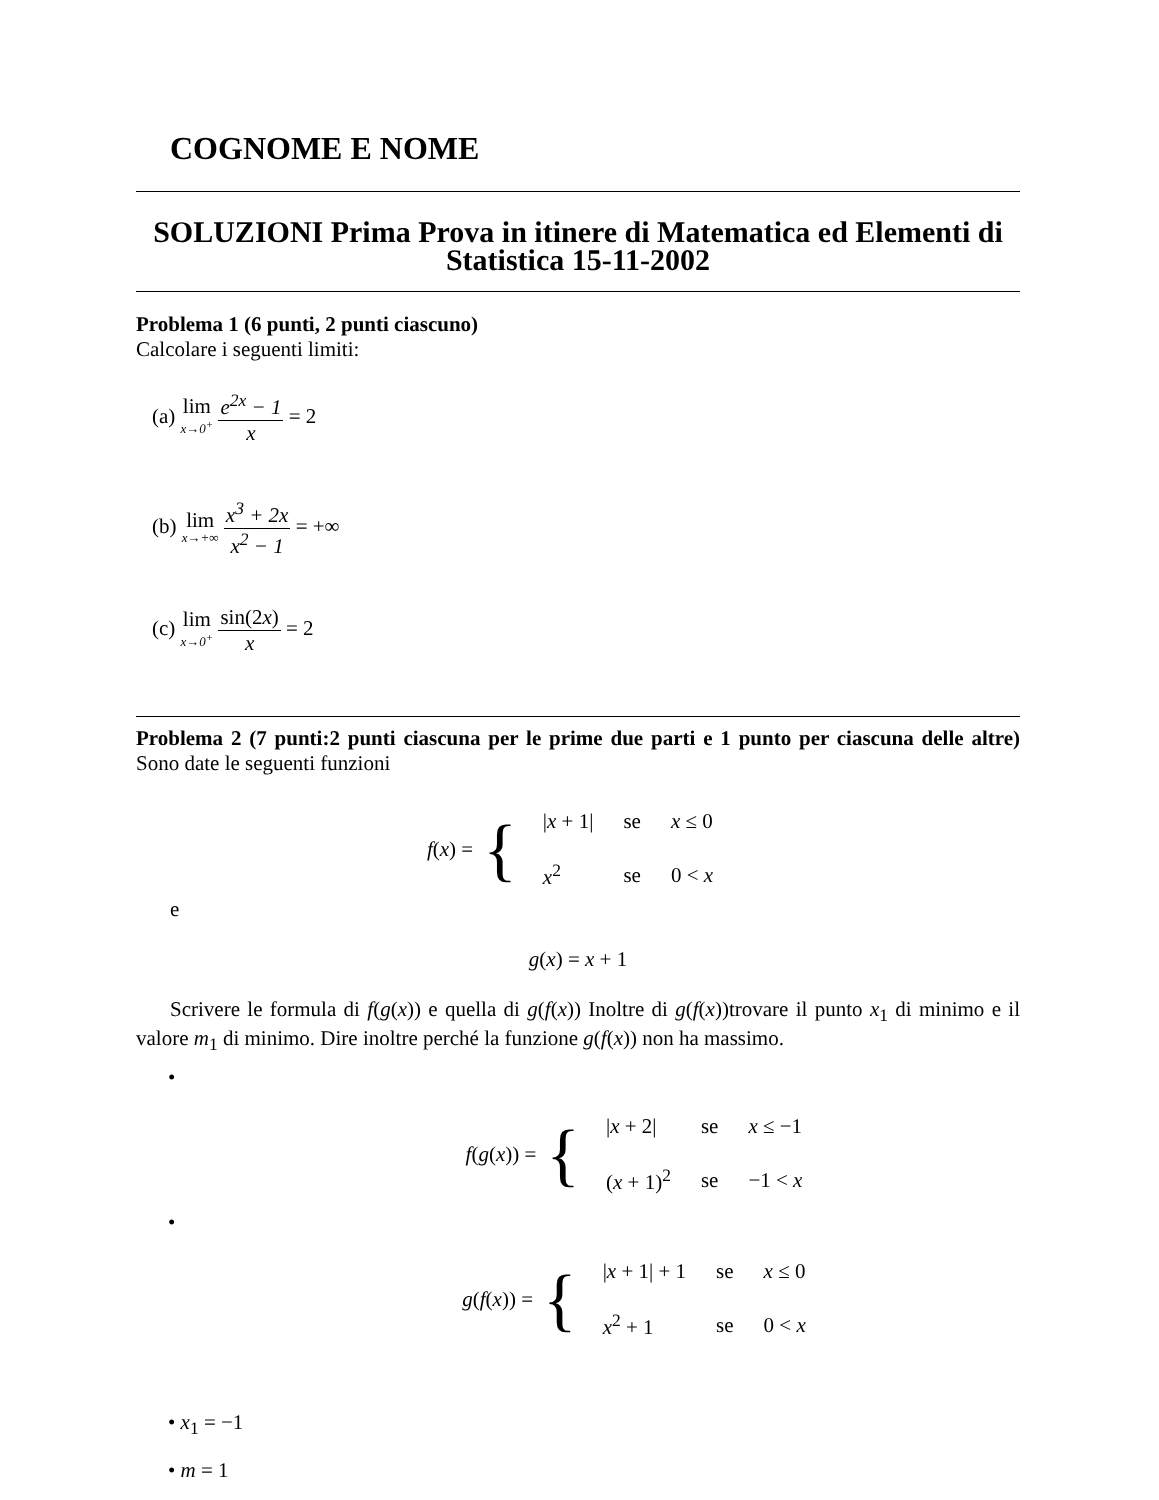COGNOME E NOME
SOLUZIONI Prima Prova in itinere di Matematica ed Elementi di Statistica 15-11-2002
Problema 1 (6 punti, 2 punti ciascuno)
Calcolare i seguenti limiti:
(a) lim x→0<sup>+</sup> e<sup>2x</sup> − 1 x = 2
(b) lim x→+∞ x<sup>3</sup> + 2x x<sup>2</sup> − 1 = +∞
(c) lim x→0<sup>+</sup> sin(2x) x = 2
Problema 2 (7 punti:2 punti ciascuna per le prime due parti e 1 punto per ciascuna delle altre) Sono date le seguenti funzioni
f (x) = {
| / x + 1/ | se | x ≤ 0 |
| x<sup>2</sup> | se | 0 < x |
e
g(x) = x + 1
Scrivere le formula di f(g(x)) e quella di g(f(x)) Inoltre di g(f(x))trovare il punto x<sub>1</sub> di minimo e il valore m<sub>1</sub> di minimo. Dire inoltre perché la funzione g(f(x)) non ha massimo.
•
f (g (x)) = {
| / x + 2/ | se | x ≤ −1 |
| ( x + 1)<sup>2</sup> | se | −1 < x |
•
g (f (x)) = {
| / x + 1/ + 1 | se | x ≤ 0 |
| x<sup>2</sup> + 1 | se | 0 < x |
• x<sub>1</sub> = −1
• m = 1